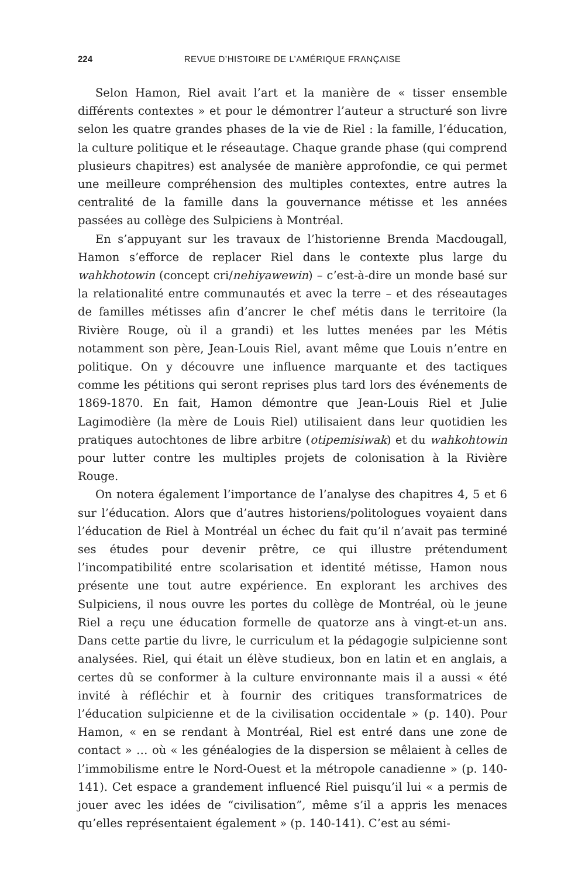224 REVUE D’HISTOIRE DE L’AMÉRIQUE FRANÇAISE
Selon Hamon, Riel avait l’art et la manière de « tisser ensemble différents contextes » et pour le démontrer l’auteur a structuré son livre selon les quatre grandes phases de la vie de Riel : la famille, l’éducation, la culture politique et le réseautage. Chaque grande phase (qui comprend plusieurs chapitres) est analysée de manière approfondie, ce qui permet une meilleure compréhension des multiples contextes, entre autres la centralité de la famille dans la gouvernance métisse et les années passées au collège des Sulpiciens à Montréal.
En s’appuyant sur les travaux de l’historienne Brenda Macdougall, Hamon s’efforce de replacer Riel dans le contexte plus large du wahkhotowin (concept cri/nehiyawewin) – c’est-à-dire un monde basé sur la relationalité entre communautés et avec la terre – et des réseautages de familles métisses afin d’ancrer le chef métis dans le territoire (la Rivière Rouge, où il a grandi) et les luttes menées par les Métis notamment son père, Jean-Louis Riel, avant même que Louis n’entre en politique. On y découvre une influence marquante et des tactiques comme les pétitions qui seront reprises plus tard lors des événements de 1869-1870. En fait, Hamon démontre que Jean-Louis Riel et Julie Lagimodière (la mère de Louis Riel) utilisaient dans leur quotidien les pratiques autochtones de libre arbitre (otipemisiwak) et du wahkohtowin pour lutter contre les multiples projets de colonisation à la Rivière Rouge.
On notera également l’importance de l’analyse des chapitres 4, 5 et 6 sur l’éducation. Alors que d’autres historiens/politologues voyaient dans l’éducation de Riel à Montréal un échec du fait qu’il n’avait pas terminé ses études pour devenir prêtre, ce qui illustre prétendument l’incompatibilité entre scolarisation et identité métisse, Hamon nous présente une tout autre expérience. En explorant les archives des Sulpiciens, il nous ouvre les portes du collège de Montréal, où le jeune Riel a reçu une éducation formelle de quatorze ans à vingt-et-un ans. Dans cette partie du livre, le curriculum et la pédagogie sulpicienne sont analysées. Riel, qui était un élève studieux, bon en latin et en anglais, a certes dû se conformer à la culture environnante mais il a aussi « été invité à réfléchir et à fournir des critiques transformatrices de l’éducation sulpicienne et de la civilisation occidentale » (p. 140). Pour Hamon, « en se rendant à Montréal, Riel est entré dans une zone de contact » … où « les généalogies de la dispersion se mêlaient à celles de l’immobilisme entre le Nord-Ouest et la métropole canadienne » (p. 140-141). Cet espace a grandement influencé Riel puisqu’il lui « a permis de jouer avec les idées de “civilisation”, même s’il a appris les menaces qu’elles représentaient également » (p. 140-141). C’est au sémi-